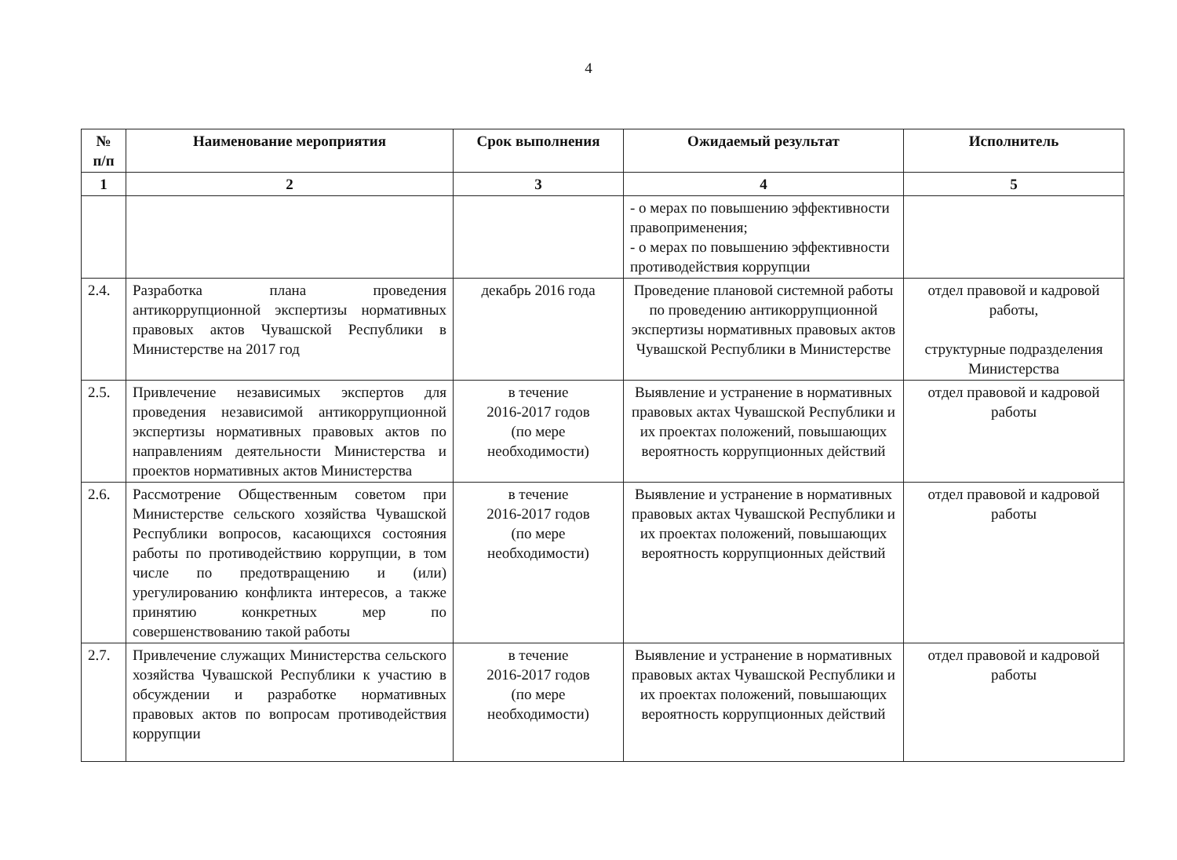4
| № п/п | Наименование мероприятия | Срок выполнения | Ожидаемый результат | Исполнитель |
| --- | --- | --- | --- | --- |
| 1 | 2 | 3 | 4 | 5 |
| | | | - о мерах по повышению эффективности правоприменения; - о мерах по повышению эффективности противодействия коррупции | |
| 2.4. | Разработка плана проведения антикоррупционной экспертизы нормативных правовых актов Чувашской Республики в Министерстве на 2017 год | декабрь 2016 года | Проведение плановой системной работы по проведению антикоррупционной экспертизы нормативных правовых актов Чувашской Республики в Министерстве | отдел правовой и кадровой работы, структурные подразделения Министерства |
| 2.5. | Привлечение независимых экспертов для проведения независимой антикоррупционной экспертизы нормативных правовых актов по направлениям деятельности Министерства и проектов нормативных актов Министерства | в течение 2016-2017 годов (по мере необходимости) | Выявление и устранение в нормативных правовых актах Чувашской Республики и их проектах положений, повышающих вероятность коррупционных действий | отдел правовой и кадровой работы |
| 2.6. | Рассмотрение Общественным советом при Министерстве сельского хозяйства Чувашской Республики вопросов, касающихся состояния работы по противодействию коррупции, в том числе по предотвращению и (или) урегулированию конфликта интересов, а также принятию конкретных мер по совершенствованию такой работы | в течение 2016-2017 годов (по мере необходимости) | Выявление и устранение в нормативных правовых актах Чувашской Республики и их проектах положений, повышающих вероятность коррупционных действий | отдел правовой и кадровой работы |
| 2.7. | Привлечение служащих Министерства сельского хозяйства Чувашской Республики к участию в обсуждении и разработке нормативных правовых актов по вопросам противодействия коррупции | в течение 2016-2017 годов (по мере необходимости) | Выявление и устранение в нормативных правовых актах Чувашской Республики и их проектах положений, повышающих вероятность коррупционных действий | отдел правовой и кадровой работы |